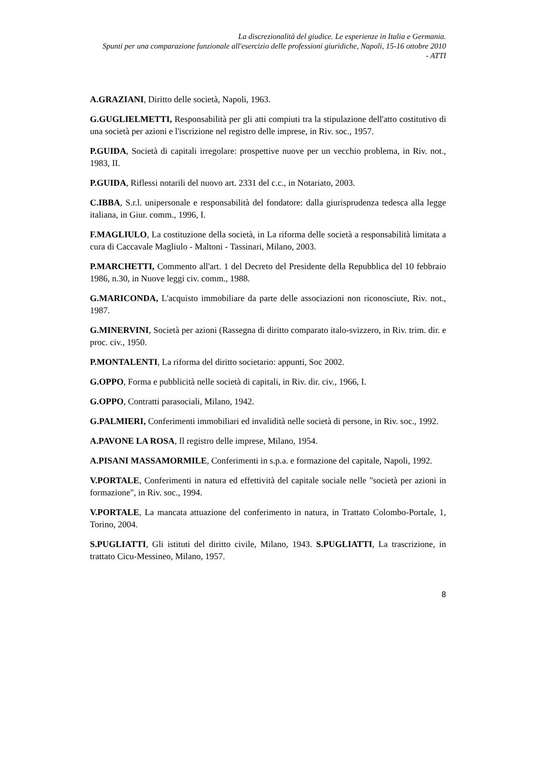La discrezionalità del giudice. Le esperienze in Italia e Germania.
Spunti per una comparazione funzionale all'esercizio delle professioni giuridiche, Napoli, 15-16 ottobre 2010
- ATTI
A.GRAZIANI, Diritto delle società, Napoli, 1963.
G.GUGLIELMETTI, Responsabilità per gli atti compiuti tra la stipulazione dell'atto costitutivo di una società per azioni e l'iscrizione nel registro delle imprese, in Riv. soc., 1957.
P.GUIDA, Società di capitali irregolare: prospettive nuove per un vecchio problema, in Riv. not., 1983, II.
P.GUIDA, Riflessi notarili del nuovo art. 2331 del c.c., in Notariato, 2003.
C.IBBA, S.r.l. unipersonale e responsabilità del fondatore: dalla giurisprudenza tedesca alla legge italiana, in Giur. comm., 1996, I.
F.MAGLIULO, La costituzione della società, in La riforma delle società a responsabilità limitata a cura di Caccavale Magliulo - Maltoni - Tassinari, Milano, 2003.
P.MARCHETTI, Commento all'art. 1 del Decreto del Presidente della Repubblica del 10 febbraio 1986, n.30, in Nuove leggi civ. comm., 1988.
G.MARICONDA, L'acquisto immobiliare da parte delle associazioni non riconosciute, Riv. not., 1987.
G.MINERVINI, Società per azioni (Rassegna di diritto comparato italo-svizzero, in Riv. trim. dir. e proc. civ., 1950.
P.MONTALENTI, La riforma del diritto societario: appunti, Soc 2002.
G.OPPO, Forma e pubblicità nelle società di capitali, in Riv. dir. civ., 1966, I.
G.OPPO, Contratti parasociali, Milano, 1942.
G.PALMIERI, Conferimenti immobiliari ed invalidità nelle società di persone, in Riv. soc., 1992.
A.PAVONE LA ROSA, Il registro delle imprese, Milano, 1954.
A.PISANI MASSAMORMILE, Conferimenti in s.p.a. e formazione del capitale, Napoli, 1992.
V.PORTALE, Conferimenti in natura ed effettività del capitale sociale nelle "società per azioni in formazione", in Riv. soc., 1994.
V.PORTALE, La mancata attuazione del conferimento in natura, in Trattato Colombo-Portale, 1, Torino, 2004.
S.PUGLIATTI, Gli istituti del diritto civile, Milano, 1943. S.PUGLIATTI, La trascrizione, in trattato Cicu-Messineo, Milano, 1957.
8